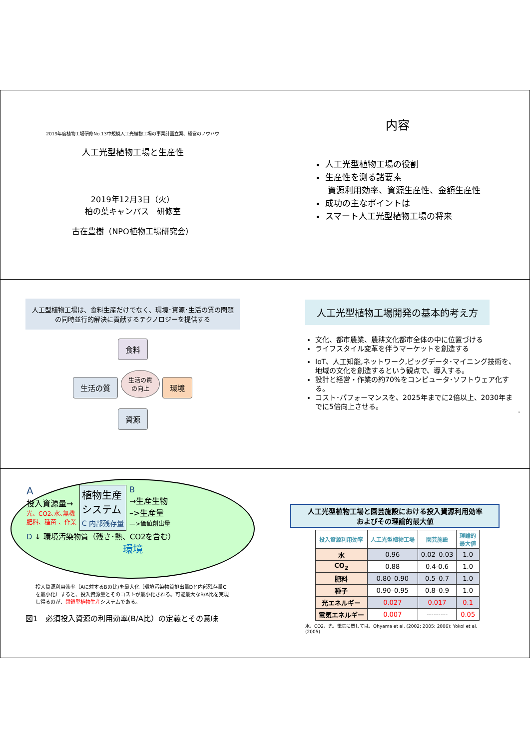2019年度植物工場研修No.13中規模人工光植物工場の事業計画立案、経営のノウハウ
人工光型植物工場と生産性
2019年12月3日（火）
柏の葉キャンパス　研修室
古在豊樹（NPO植物工場研究会）
内容
人工光型植物工場の役割
生産性を測る諸要素
資源利用効率、資源生産性、金額生産性
成功の主なポイントは
スマート人工光型植物工場の将来
人工型植物工場は、食料生産だけでなく、環境･資源･生活の質の問題の同時並行的解決に貢献するテクノロジーを提供する
食料
生活の質 生活の質
の向上 環境
資源
人工光型植物工場開発の基本的考え方
文化、都市農業、農耕文化都市全体の中に位置づける
ライフスタイル変革を伴うマーケットを創造する
IoT、人工知能,ネットワーク,ビッグデータ･マイニング技術を、地域の文化を創造するという観点で、導入する。
設計と経営・作業の約70%をコンピュータ･ソフトウェア化する。
コスト･パフォーマンスを、2025年までに2倍以上、2030年までに5倍向上させる。
4
A
投入資源量→
光、CO2､水､無機
肥料、種苗 、作業
植物生産
システム
C 内部残存量
B
→生産生物
–>生産量
—>価値創出量
D ↓ 環境汚染物質（残さ･熱、CO2を含む）
環境
投入資源利用効率（Aに対するBの比)を最大化（環境汚染物質排出量Dと内部残存量Cを最小化）すると、投入資源量とそのコストが最小化される。可能最大なB/A比を実現し得るのが、閉鎖型植物生産システムである。
図1　必須投入資源の利用効率(B/A比）の定義とその意味
人工光型植物工場と園芸施設における投入資源利用効率
およびその理論的最大値
| 投入資源利用効率 | 人工光型植物工場 | 園芸施設 | 理論的 最大値 |
| --- | --- | --- | --- |
| 水 | 0.96 | 0.02–0.03 | 1.0 |
| CO<sub>2</sub> | 0.88 | 0.4-0.6 | 1.0 |
| 肥料 | 0.80–0.90 | 0.5–0.7 | 1.0 |
| 種子 | 0.90–0.95 | 0.8–0.9 | 1.0 |
| 光エネルギー | 0.027 | 0.017 | 0.1 |
| 電気エネルギー | 0.007 | --------- | 0.05 |
水、CO2、光、電気に関しては、Ohyama et al. (2002; 2005; 2006); Yokoi et al. (2005)